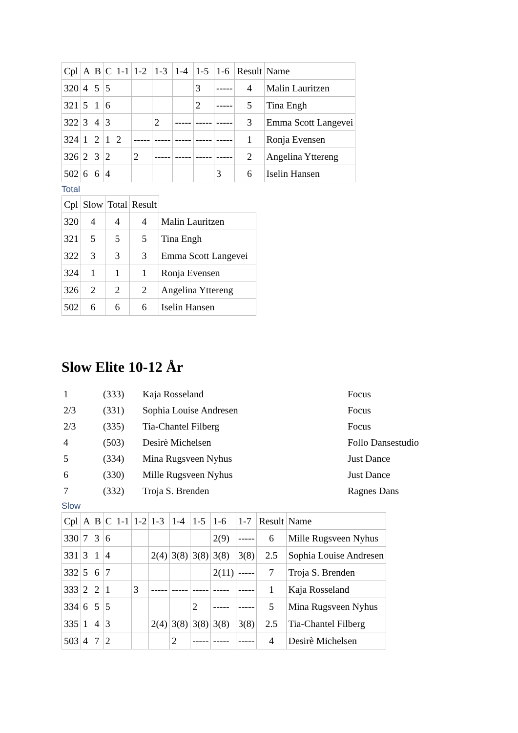| Cpl | A | B | C | 1-1 | 1-2 | 1-3 | 1-4 | 1-5 | 1-6 | Result | Name |
| 320 | 4 | 5 | 5 | | | | | 3 | ----- | 4 | Malin Lauritzen |
| 321 | 5 | 1 | 6 | | | | | 2 | ----- | 5 | Tina Engh |
| 322 | 3 | 4 | 3 | | | 2 | ----- | ----- | ----- | 3 | Emma Scott Langevei |
| 324 | 1 | 2 | 1 | 2 | ----- | ----- | ----- | ----- | ----- | 1 | Ronja Evensen |
| 326 | 2 | 3 | 2 | | 2 | ----- | ----- | ----- | ----- | 2 | Angelina Yttereng |
| 502 | 6 | 6 | 4 | | | | | | 3 | 6 | Iselin Hansen |
Total
| Cpl | Slow | Total | Result | |
| 320 | 4 | 4 | 4 | Malin Lauritzen |
| 321 | 5 | 5 | 5 | Tina Engh |
| 322 | 3 | 3 | 3 | Emma Scott Langevei |
| 324 | 1 | 1 | 1 | Ronja Evensen |
| 326 | 2 | 2 | 2 | Angelina Yttereng |
| 502 | 6 | 6 | 6 | Iselin Hansen |
Slow Elite 10-12 År
| 1 | (333) | Kaja Rosseland | Focus |
| 2/3 | (331) | Sophia Louise Andresen | Focus |
| 2/3 | (335) | Tia-Chantel Filberg | Focus |
| 4 | (503) | Desirè Michelsen | Follo Dansestudio |
| 5 | (334) | Mina Rugsveen Nyhus | Just Dance |
| 6 | (330) | Mille Rugsveen Nyhus | Just Dance |
| 7 | (332) | Troja S. Brenden | Ragnes Dans |
Slow
| Cpl | A | B | C | 1-1 | 1-2 | 1-3 | 1-4 | 1-5 | 1-6 | 1-7 | Result | Name |
| 330 | 7 | 3 | 6 | | | | | | 2(9) | ----- | 6 | Mille Rugsveen Nyhus |
| 331 | 3 | 1 | 4 | | | 2(4) | 3(8) | 3(8) | 3(8) | 3(8) | 2.5 | Sophia Louise Andresen |
| 332 | 5 | 6 | 7 | | | | | | 2(11) | ----- | 7 | Troja S. Brenden |
| 333 | 2 | 2 | 1 | | 3 | ----- | ----- | ----- | ----- | ----- | 1 | Kaja Rosseland |
| 334 | 6 | 5 | 5 | | | | | 2 | ----- | ----- | 5 | Mina Rugsveen Nyhus |
| 335 | 1 | 4 | 3 | | | 2(4) | 3(8) | 3(8) | 3(8) | 3(8) | 2.5 | Tia-Chantel Filberg |
| 503 | 4 | 7 | 2 | | | | 2 | ----- | ----- | ----- | 4 | Desirè Michelsen |